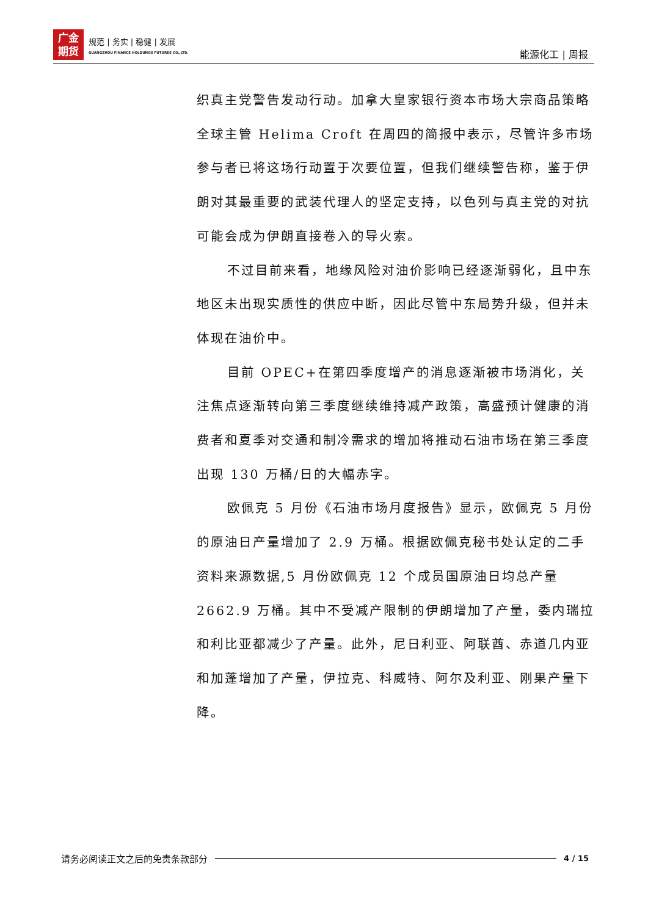广金
期货
规范 | 务实 | 稳健 | 发展
GUANGZHOU FINANCE HOLDUNGS FUTURES CO.,LTD.
能源化工 | 周报
织真主党警告发动行动。加拿大皇家银行资本市场大宗商品策略全球主管 Helima Croft 在周四的简报中表示，尽管许多市场参与者已将这场行动置于次要位置，但我们继续警告称，鉴于伊朗对其最重要的武装代理人的坚定支持，以色列与真主党的对抗可能会成为伊朗直接卷入的导火索。
不过目前来看，地缘风险对油价影响已经逐渐弱化，且中东地区未出现实质性的供应中断，因此尽管中东局势升级，但并未体现在油价中。
目前 OPEC+在第四季度增产的消息逐渐被市场消化，关注焦点逐渐转向第三季度继续维持减产政策，高盛预计健康的消费者和夏季对交通和制冷需求的增加将推动石油市场在第三季度出现 130 万桶/日的大幅赤字。
欧佩克 5 月份《石油市场月度报告》显示，欧佩克 5 月份的原油日产量增加了 2.9 万桶。根据欧佩克秘书处认定的二手资料来源数据,5 月份欧佩克 12 个成员国原油日均总产量 2662.9 万桶。其中不受减产限制的伊朗增加了产量，委内瑞拉和利比亚都减少了产量。此外，尼日利亚、阿联酋、赤道几内亚和加蓬增加了产量，伊拉克、科威特、阿尔及利亚、刚果产量下降。
请务必阅读正文之后的免责条款部分
4 / 15